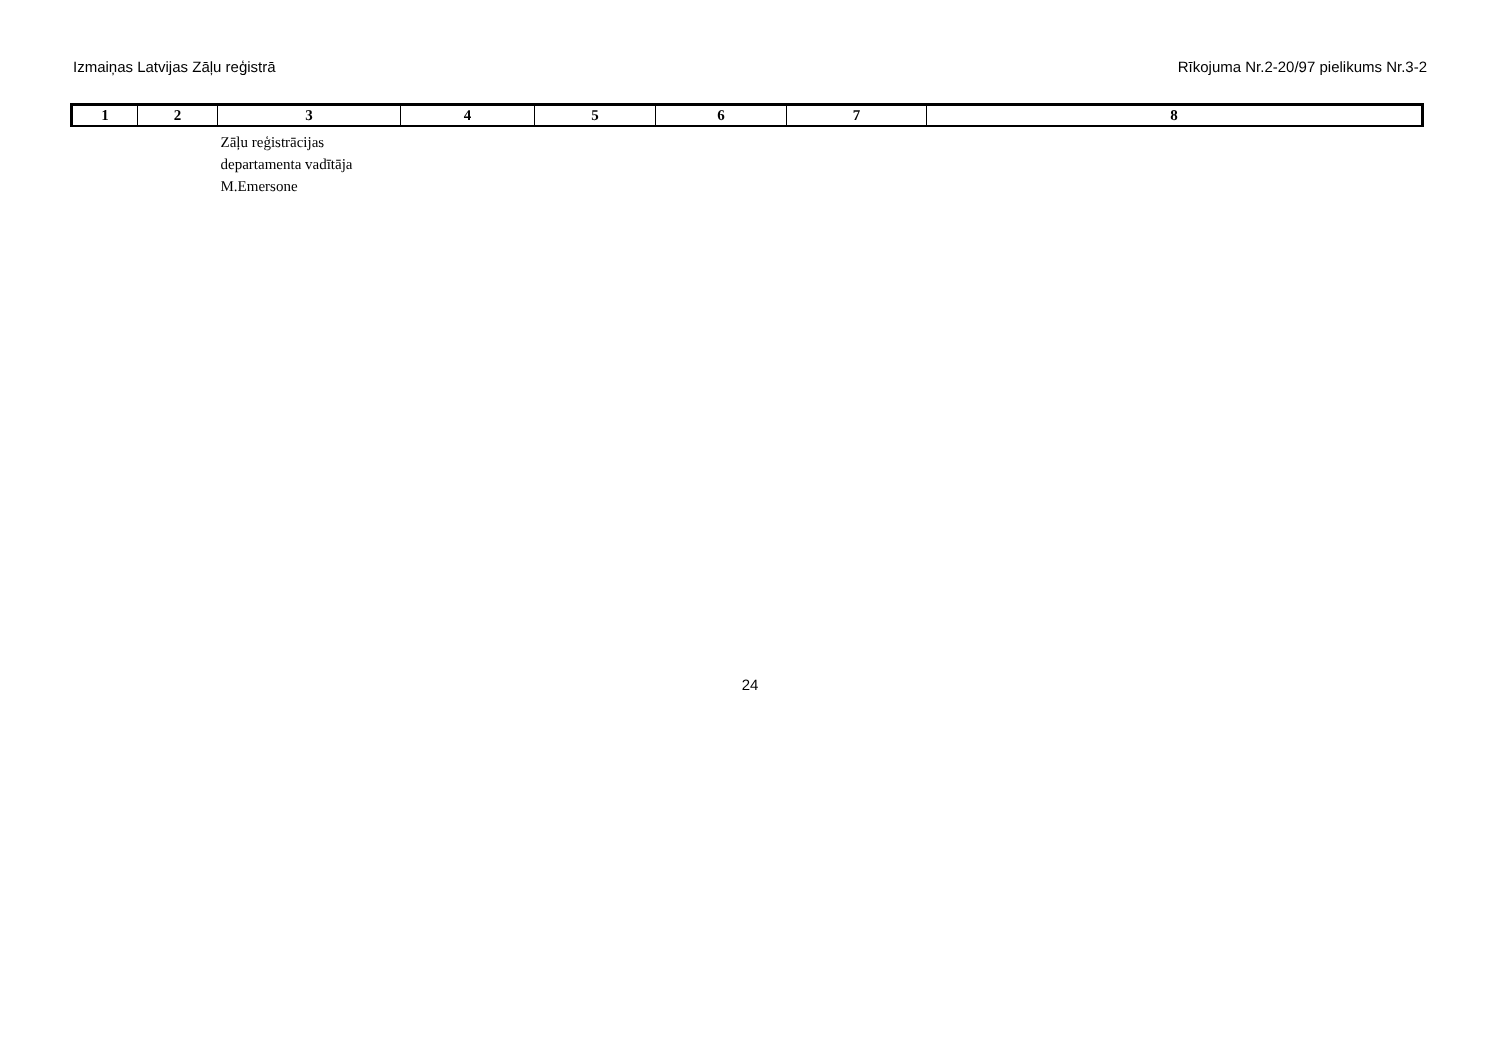Izmaiņas Latvijas Zāļu reģistrā Rīkojuma Nr.2-20/97 pielikums Nr.3-2
| 1 | 2 | 3 | 4 | 5 | 6 | 7 | 8 |
| --- | --- | --- | --- | --- | --- | --- | --- |
| | | Zāļu reģistrācijas departamenta vadītāja M.Emersone | | | | | |
24